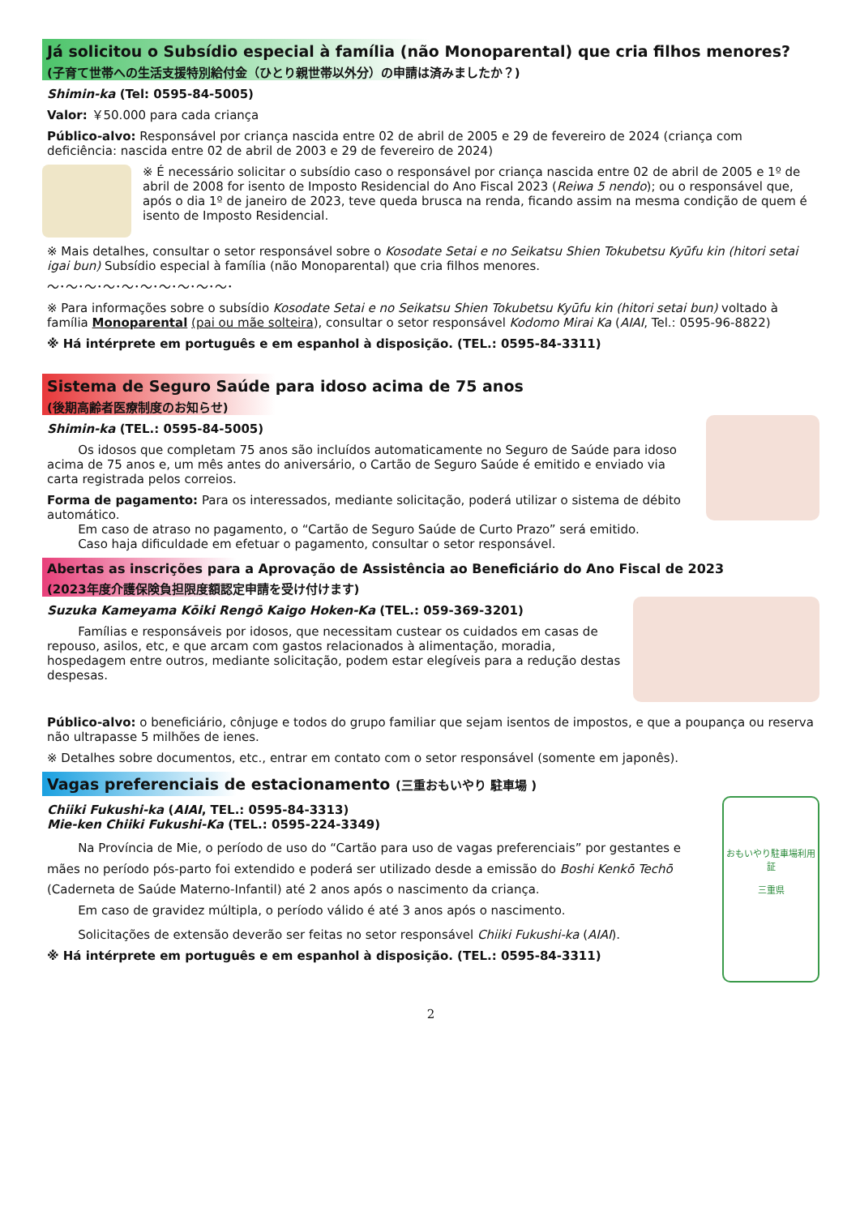Já solicitou o Subsídio especial à família (não Monoparental) que cria filhos menores?
(子育て世帯への生活支援特別給付金（ひとり親世帯以外分）の申請は済みましたか？)
Shimin-ka (Tel: 0595-84-5005)
Valor: ￥50.000 para cada criança
Público-alvo: Responsável por criança nascida entre 02 de abril de 2005 e 29 de fevereiro de 2024 (criança com deficiência: nascida entre 02 de abril de 2003 e 29 de fevereiro de 2024)
※ É necessário solicitar o subsídio caso o responsável por criança nascida entre 02 de abril de 2005 e 1º de abril de 2008 for isento de Imposto Residencial do Ano Fiscal 2023 (Reiwa 5 nendo); ou o responsável que, após o dia 1º de janeiro de 2023, teve queda brusca na renda, ficando assim na mesma condição de quem é isento de Imposto Residencial.
※ Mais detalhes, consultar o setor responsável sobre o Kosodate Setai e no Seikatsu Shien Tokubetsu Kyūfu kin (hitori setai igai bun) Subsídio especial à família (não Monoparental) que cria filhos menores.
～･～･～･～･～･～･～･～･～･～･
※ Para informações sobre o subsídio Kosodate Setai e no Seikatsu Shien Tokubetsu Kyūfu kin (hitori setai bun) voltado à família Monoparental (pai ou mãe solteira), consultar o setor responsável Kodomo Mirai Ka (AIAI, Tel.: 0595-96-8822)
※ Há intérprete em português e em espanhol à disposição. (TEL.: 0595-84-3311)
Sistema de Seguro Saúde para idoso acima de 75 anos
(後期高齢者医療制度のお知らせ)
Shimin-ka (TEL.: 0595-84-5005)
Os idosos que completam 75 anos são incluídos automaticamente no Seguro de Saúde para idoso acima de 75 anos e, um mês antes do aniversário, o Cartão de Seguro Saúde é emitido e enviado via carta registrada pelos correios.
Forma de pagamento: Para os interessados, mediante solicitação, poderá utilizar o sistema de débito automático.
Em caso de atraso no pagamento, o “Cartão de Seguro Saúde de Curto Prazo” será emitido.
Caso haja dificuldade em efetuar o pagamento, consultar o setor responsável.
Abertas as inscrições para a Aprovação de Assistência ao Beneficiário do Ano Fiscal de 2023
(2023年度介護保険負担限度額認定申請を受け付けます)
Suzuka Kameyama Kōiki Rengō Kaigo Hoken-Ka (TEL.: 059-369-3201)
Famílias e responsáveis por idosos, que necessitam custear os cuidados em casas de repouso, asilos, etc, e que arcam com gastos relacionados à alimentação, moradia, hospedagem entre outros, mediante solicitação, podem estar elegíveis para a redução destas despesas.
Público-alvo: o beneficiário, cônjuge e todos do grupo familiar que sejam isentos de impostos, e que a poupança ou reserva não ultrapasse 5 milhões de ienes.
※ Detalhes sobre documentos, etc., entrar em contato com o setor responsável (somente em japonês).
Vagas preferenciais de estacionamento (三重おもいやり 駐車場 )
おもいやり駐車場利用証
三重県
Chiiki Fukushi-ka (AIAI, TEL.: 0595-84-3313)
Mie-ken Chiiki Fukushi-Ka (TEL.: 0595-224-3349)
Na Província de Mie, o período de uso do “Cartão para uso de vagas preferenciais” por gestantes e mães no período pós-parto foi extendido e poderá ser utilizado desde a emissão do Boshi Kenkō Techō (Caderneta de Saúde Materno-Infantil) até 2 anos após o nascimento da criança.
Em caso de gravidez múltipla, o período válido é até 3 anos após o nascimento.
Solicitações de extensão deverão ser feitas no setor responsável Chiiki Fukushi-ka (AIAI).
※ Há intérprete em português e em espanhol à disposição. (TEL.: 0595-84-3311)
2